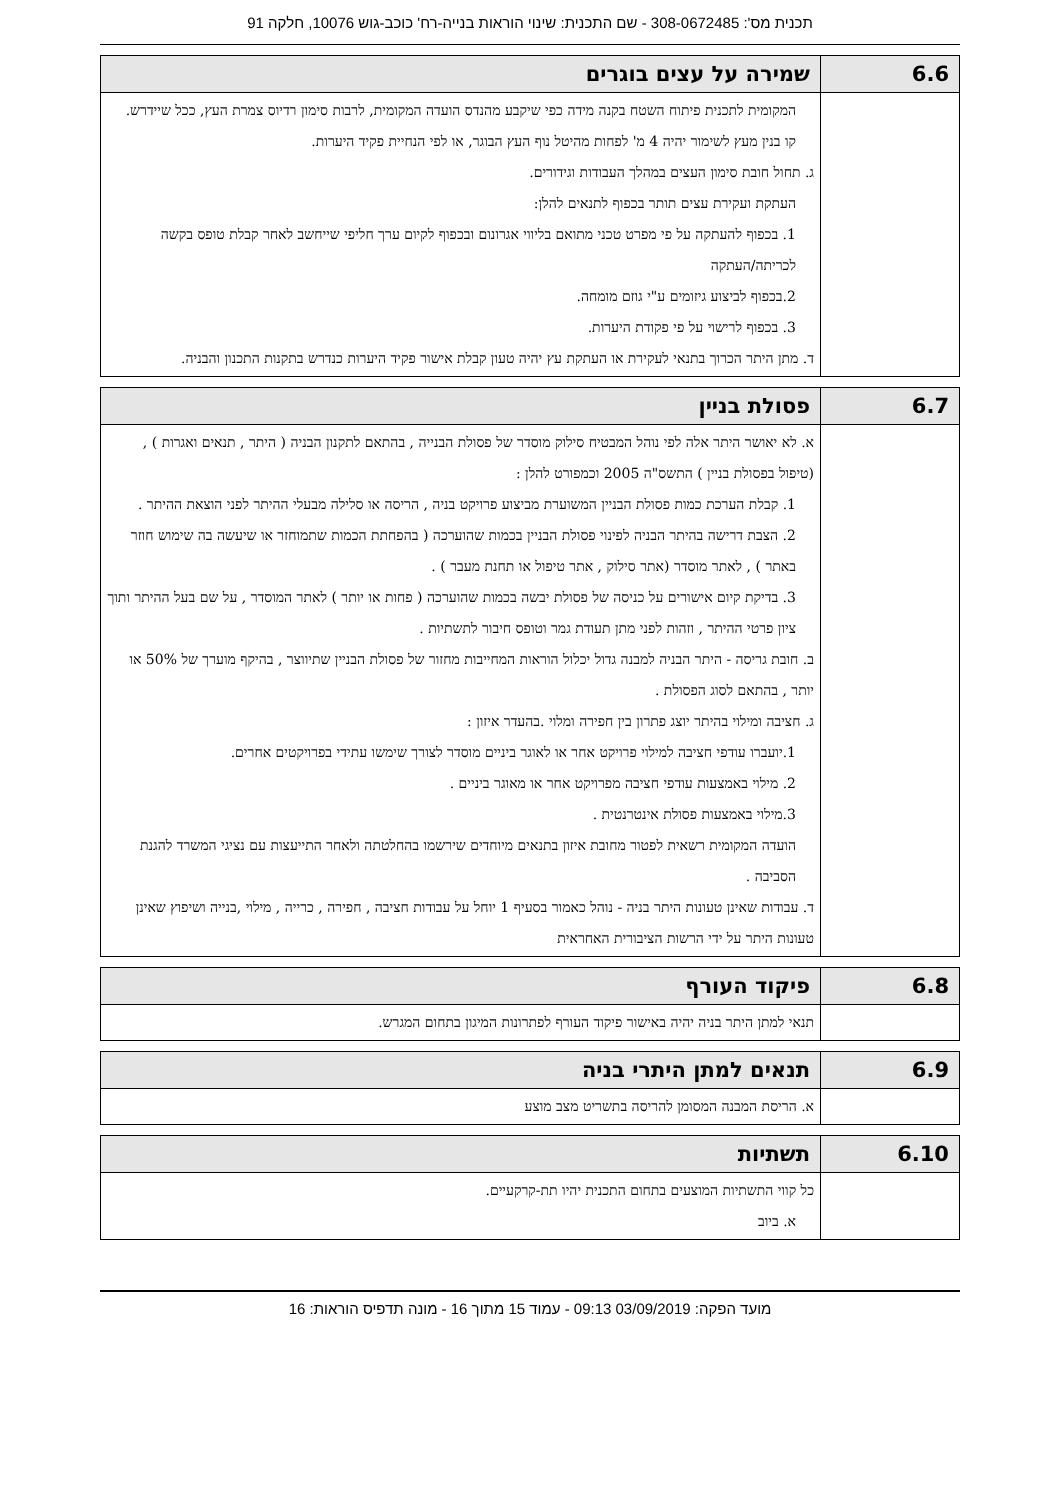תכנית מס': 308-0672485 - שם התכנית: שינוי הוראות בנייה-רח' כוכב-גוש 10076, חלקה 91
| 6.6 | שמירה על עצים בוגרים |
| | המקומית לתכנית פיתוח השטח בקנה מידה כפי שיקבע מהנדס הועדה המקומית, לרבות סימון רדיוס צמרת העץ, ככל שיידרש. קו בנין מעץ לשימור יהיה 4 מ' לפחות מהיטל נוף העץ הבוגר, או לפי הנחיית פקיד היערות. ג. תחול חובת סימון העצים במהלך העבודות וגידורים. העתקת ועקירת עצים תותר בכפוף לתנאים להלן: 1. בכפוף להעתקה על פי מפרט טכני מתואם בליווי אגרונום ובכפוף לקיום ערך חליפי שייחשב לאחר קבלת טופס בקשה לכריתה/העתקה 2.בכפוף לביצוע גיזומים ע"י גוזם מומחה. 3. בכפוף לרישוי על פי פקודת היערות. ד. מתן היתר הכרוך בתנאי לעקירת או העתקת עץ יהיה טעון קבלת אישור פקיד היערות כנדרש בתקנות התכנון והבניה. |
| 6.7 | פסולת בניין |
| | א. לא יאושר היתר אלה לפי נוהל המבטיח סילוק מוסדר של פסולת הבנייה , בהתאם לתקנון הבניה ( היתר , תנאים ואגרות ) , (טיפול בפסולת בניין ) התשס"ה 2005 וכמפורט להלן : 1. קבלת הערכת כמות פסולת הבניין המשוערת מביצוע פרויקט בניה , הריסה או סלילה מבעלי ההיתר לפני הוצאת ההיתר . 2. הצבת דרישה בהיתר הבניה לפינוי פסולת הבניין בכמות שהוערכה ( בהפחתת הכמות שתמוחזר או שיעשה בה שימוש חוזר באתר ) , לאתר מוסדר (אתר סילוק , אתר טיפול או תחנת מעבר ) . 3. בדיקת קיום אישורים על כניסה של פסולת יבשה בכמות שהוערכה ( פחות או יותר ) לאתר המוסדר , על שם בעל ההיתר ותוך ציון פרטי ההיתר , וזהות לפני מתן תעודת גמר וטופס חיבור לתשתיות . ב. חובת גריסה - היתר הבניה למבנה גדול יכלול הוראות המחייבות מחזור של פסולת הבניין שתיווצר , בהיקף מוערך של 50% או יותר , בהתאם לסוג הפסולת . ג. חציבה ומילוי בהיתר יוצג פתרון בין חפירה ומלוי .בהעדר איזון : 1.יועברו עודפי חציבה למילוי פרויקט אחר או לאוגר ביניים מוסדר לצורך שימשו עתידי בפרויקטים אחרים. 2. מילוי באמצעות עודפי חציבה מפרויקט אחר או מאוגר ביניים . 3.מילוי באמצעות פסולת אינטרנטית . הועדה המקומית רשאית לפטור מחובת איזון בתנאים מיוחדים שירשמו בהחלטתה ולאחר התייעצות עם נציגי המשרד להגנת הסביבה . ד. עבודות שאינן טעונות היתר בניה - נוהל כאמור בסעיף 1 יוחל על עבודות חציבה , חפירה , כרייה , מילוי ,בנייה ושיפוץ שאינן טעונות היתר על ידי הרשות הציבורית האחראית |
| 6.8 | פיקוד העורף |
| | תנאי למתן היתר בניה יהיה באישור פיקוד העורף לפתרונות המיגון בתחום המגרש. |
| 6.9 | תנאים למתן היתרי בניה |
| | א. הריסת המבנה המסומן להריסה בתשריט מצב מוצע |
| 6.10 | תשתיות |
| | כל קווי התשתיות המוצעים בתחום התכנית יהיו תת-קרקעיים. א. ביוב |
מועד הפקה: 03/09/2019 09:13 - עמוד 15 מתוך 16 - מונה תדפיס הוראות: 16